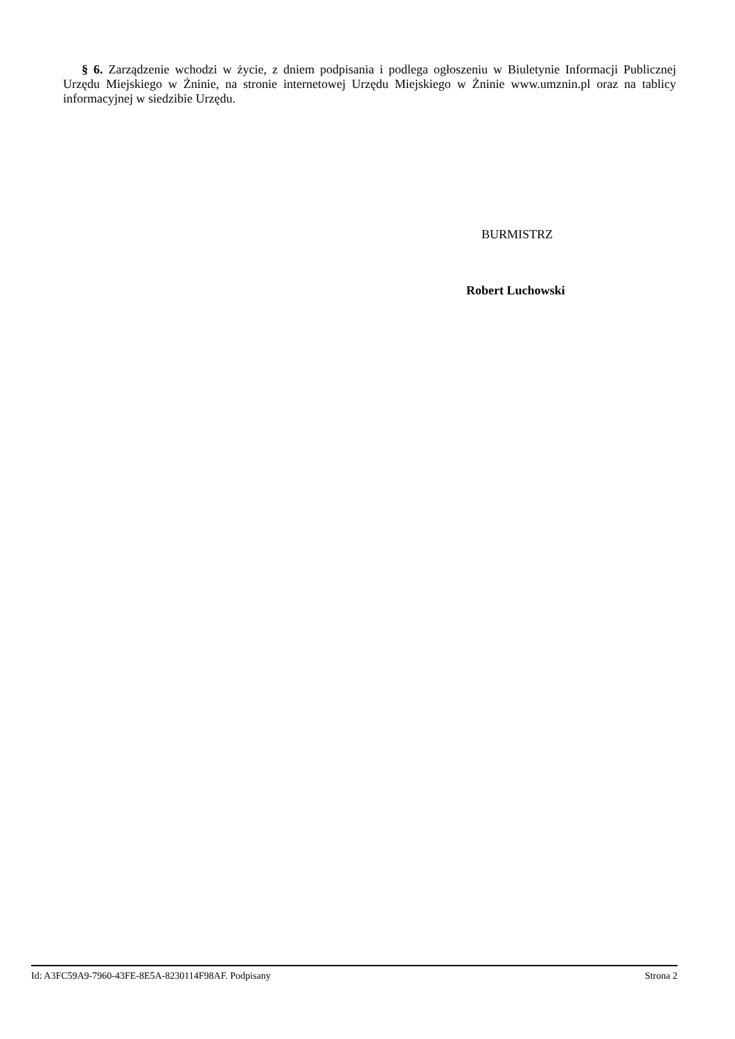§ 6. Zarządzenie wchodzi w życie, z dniem podpisania i podlega ogłoszeniu w Biuletynie Informacji Publicznej Urzędu Miejskiego w Żninie, na stronie internetowej Urzędu Miejskiego w Żninie www.umznin.pl oraz na tablicy informacyjnej w siedzibie Urzędu.
BURMISTRZ
Robert Luchowski
Id: A3FC59A9-7960-43FE-8E5A-8230114F98AF. Podpisany Strona 2